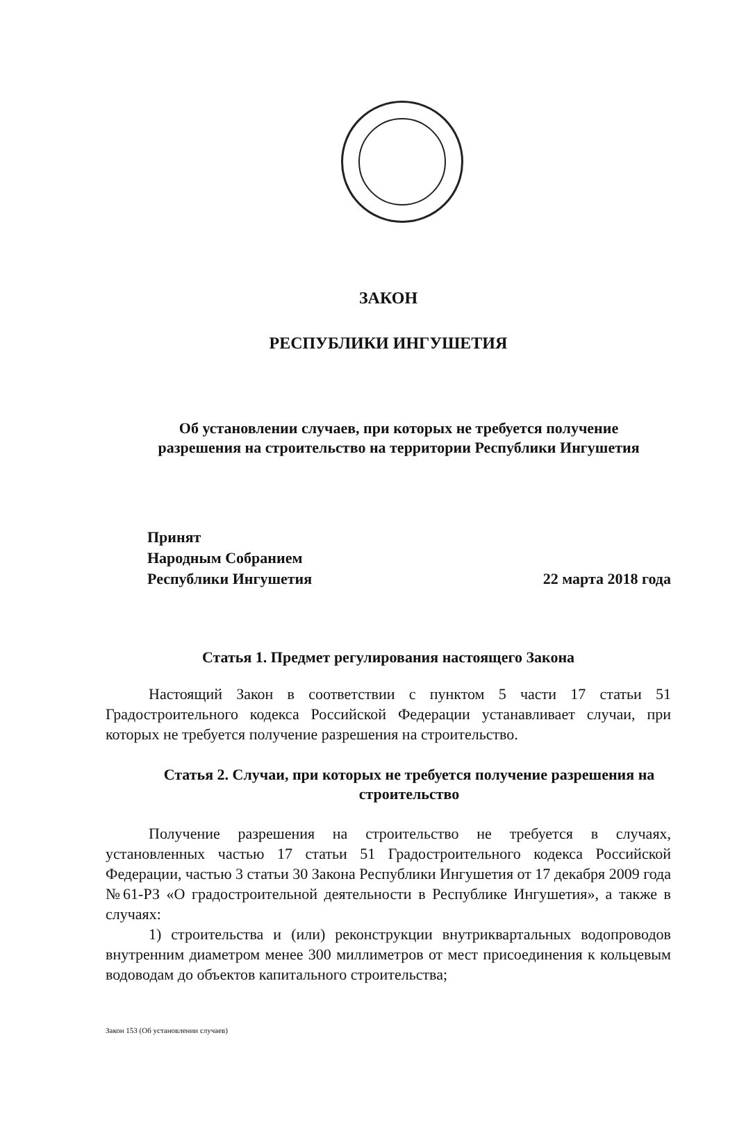ЗАКОН
РЕСПУБЛИКИ ИНГУШЕТИЯ
Об установлении случаев, при которых не требуется получение
разрешения на строительство на территории Республики Ингушетия
Принят
Народным Собранием
Республики Ингушетия
22 марта 2018 года
Статья 1. Предмет регулирования настоящего Закона
Настоящий Закон в соответствии с пунктом 5 части 17 статьи 51 Градостроительного кодекса Российской Федерации устанавливает случаи, при которых не требуется получение разрешения на строительство.
Статья 2. Случаи, при которых не требуется получение разрешения на строительство
Получение разрешения на строительство не требуется в случаях, установленных частью 17 статьи 51 Градостроительного кодекса Российской Федерации, частью 3 статьи 30 Закона Республики Ингушетия от 17 декабря 2009 года №61-РЗ «О градостроительной деятельности в Республике Ингушетия», а также в случаях:
1) строительства и (или) реконструкции внутриквартальных водопроводов внутренним диаметром менее 300 миллиметров от мест присоединения к кольцевым водоводам до объектов капитального строительства;
Закон 153 (Об установлении случаев)